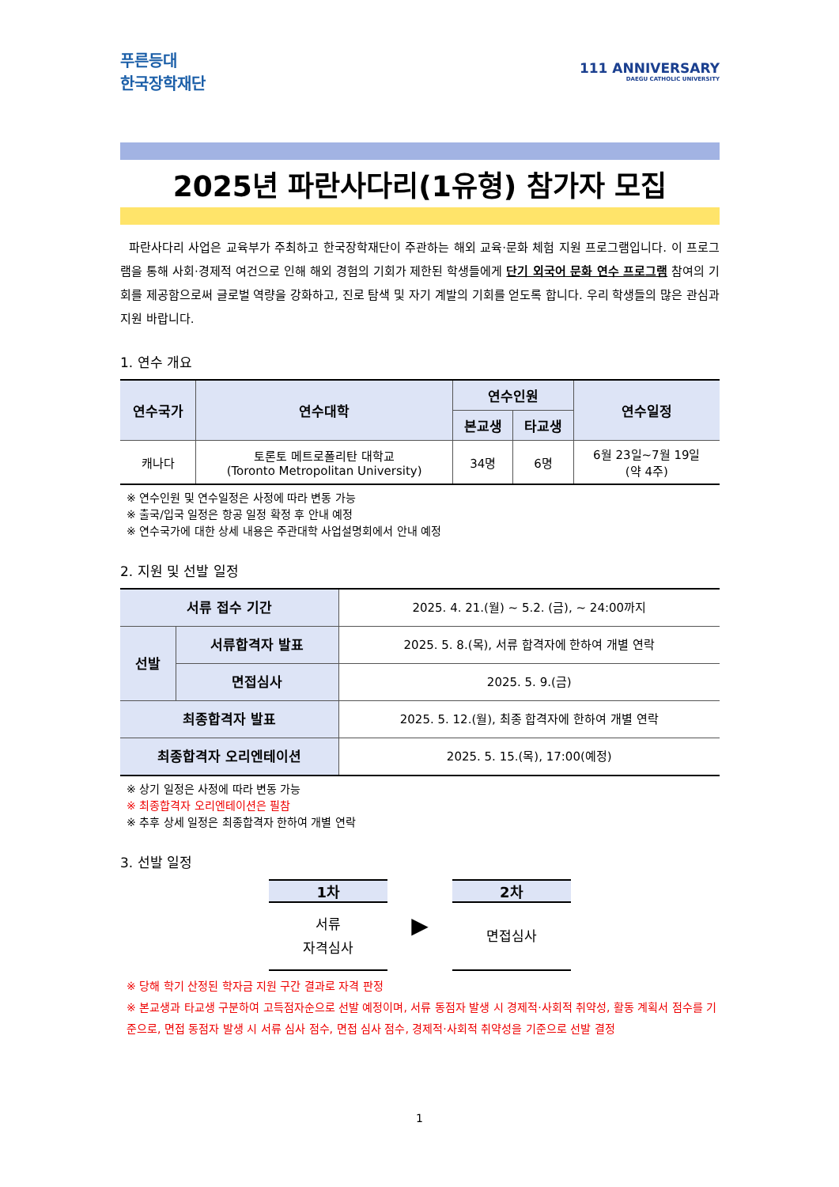푸른등대
한국장학재단
111 ANNIVERSARY
DAEGU CATHOLIC UNIVERSITY
2025년 파란사다리(1유형) 참가자 모집
파란사다리 사업은 교육부가 주최하고 한국장학재단이 주관하는 해외 교육·문화 체험 지원 프로그램입니다. 이 프로그램을 통해 사회·경제적 여건으로 인해 해외 경험의 기회가 제한된 학생들에게 단기 외국어 문화 연수 프로그램 참여의 기회를 제공함으로써 글로벌 역량을 강화하고, 진로 탐색 및 자기 계발의 기회를 얻도록 합니다. 우리 학생들의 많은 관심과 지원 바랍니다.
1. 연수 개요
| 연수국가 | 연수대학 | 연수인원 | | 연수일정 |
| --- | --- | --- | --- | --- |
| | | 본교생 | 타교생 | |
| 캐나다 | 토론토 메트로폴리탄 대학교 (Toronto Metropolitan University) | 34명 | 6명 | 6월 23일~7월 19일 (약 4주) |
※ 연수인원 및 연수일정은 사정에 따라 변동 가능
※ 출국/입국 일정은 항공 일정 확정 후 안내 예정
※ 연수국가에 대한 상세 내용은 주관대학 사업설명회에서 안내 예정
2. 지원 및 선발 일정
| 서류 접수 기간 | | 2025. 4. 21.(월) ~ 5.2. (금), ~ 24:00까지 |
| 선발 | 서류합격자 발표 | 2025. 5. 8.(목), 서류 합격자에 한하여 개별 연락 |
| | 면접심사 | 2025. 5. 9.(금) |
| 최종합격자 발표 | | 2025. 5. 12.(월), 최종 합격자에 한하여 개별 연락 |
| 최종합격자 오리엔테이션 | | 2025. 5. 15.(목), 17:00(예정) |
※ 상기 일정은 사정에 따라 변동 가능
※ 최종합격자 오리엔테이션은 필참
※ 추후 상세 일정은 최종합격자 한하여 개별 연락
3. 선발 일정
1차
서류
자격심사
▶
2차
면접심사
※ 당해 학기 산정된 학자금 지원 구간 결과로 자격 판정
※ 본교생과 타교생 구분하여 고득점자순으로 선발 예정이며, 서류 동점자 발생 시 경제적·사회적 취약성, 활동 계획서 점수를 기준으로, 면접 동점자 발생 시 서류 심사 점수, 면접 심사 점수, 경제적·사회적 취약성을 기준으로 선발 결정
1